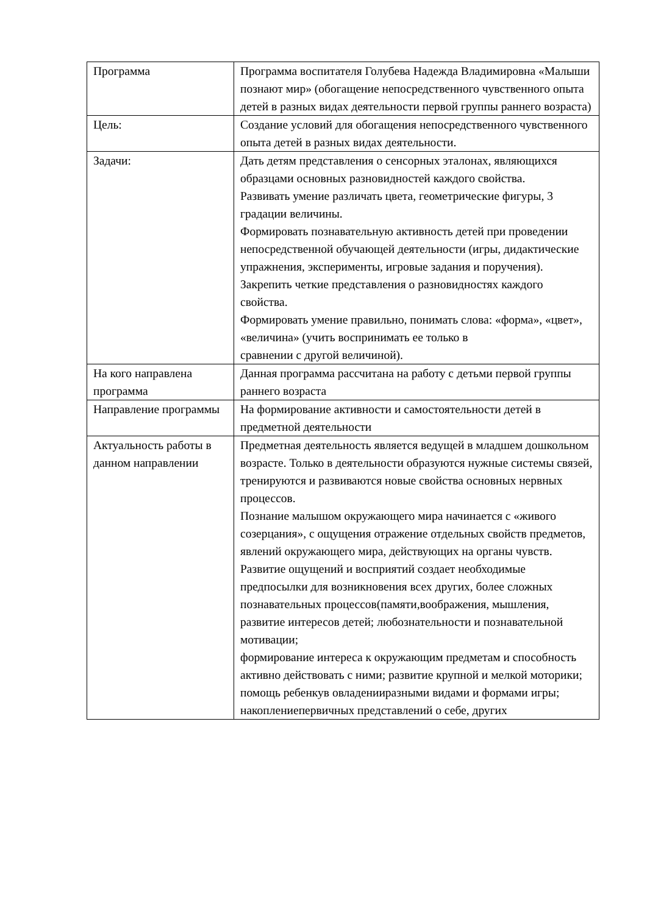| Программа | Программа воспитателя Голубева Надежда Владимировна «Малыши познают мир» (обогащение непосредственного чувственного опыта детей в разных видах деятельности первой группы раннего возраста) |
| Цель: | Создание условий для обогащения непосредственного чувственного опыта детей в разных видах деятельности. |
| Задачи: | Дать детям представления о сенсорных эталонах, являющихся образцами основных разновидностей каждого свойства. Развивать умение различать цвета, геометрические фигуры, 3 градации величины. Формировать познавательную активность детей при проведении непосредственной обучающей деятельности (игры, дидактические упражнения, эксперименты, игровые задания и поручения). Закрепить четкие представления о разновидностях каждого свойства. Формировать умение правильно, понимать слова: «форма», «цвет», «величина» (учить воспринимать ее только в сравнении с другой величиной). |
| На кого направлена программа | Данная программа рассчитана на работу с детьми первой группы раннего возраста |
| Направление программы | На формирование активности и самостоятельности детей в предметной деятельности |
| Актуальность работы в данном направлении | Предметная деятельность является ведущей в младшем дошкольном возрасте. Только в деятельности образуются нужные системы связей, тренируются и развиваются новые свойства основных нервных процессов. Познание малышом окружающего мира начинается с «живого созерцания», с ощущения отражение отдельных свойств предметов, явлений окружающего мира, действующих на органы чувств. Развитие ощущений и восприятий создает необходимые предпосылки для возникновения всех других, более сложных познавательных процессов(памяти,воображения, мышления, развитие интересов детей; любознательности и познавательной мотивации; формирование интереса к окружающим предметам и способность активно действовать с ними; развитие крупной и мелкой моторики; помощь ребенкув овладенииразными видами и формами игры; накоплениепервичных представлений о себе, других |